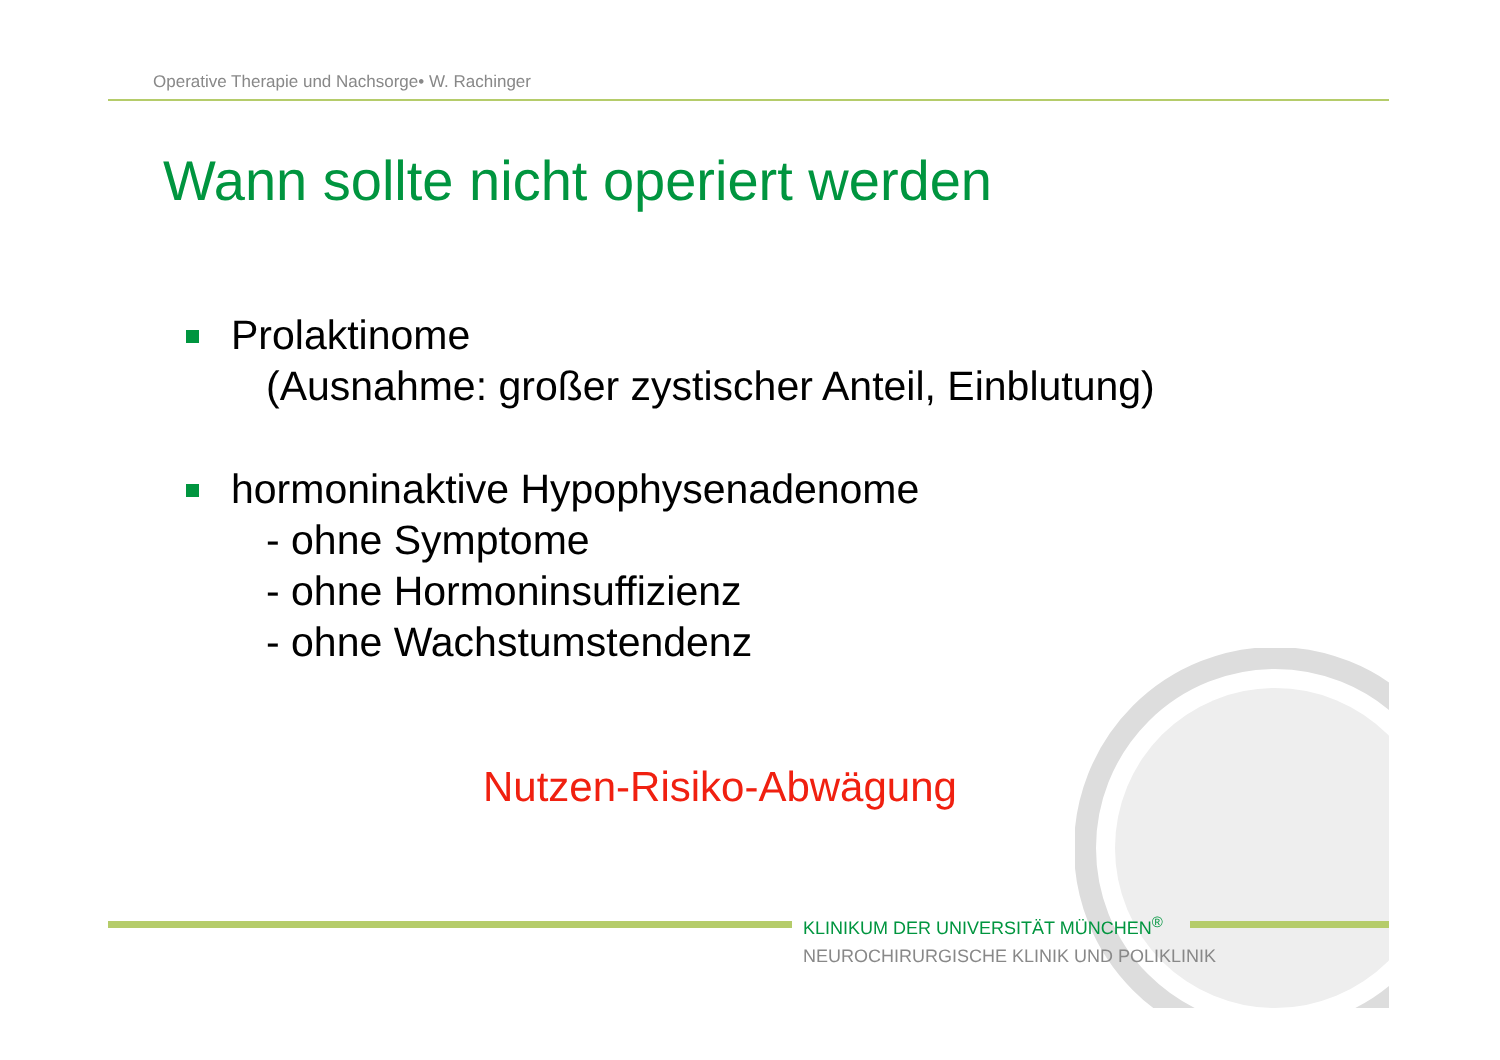Operative Therapie und Nachsorge• W. Rachinger
Wann sollte nicht operiert werden
Prolaktinome
(Ausnahme: großer zystischer Anteil, Einblutung)
hormoninaktive Hypophysenadenome
- ohne Symptome
- ohne Hormoninsuffizienz
- ohne Wachstumstendenz
Nutzen-Risiko-Abwägung
KLINIKUM DER UNIVERSITÄT MÜNCHEN<sup>®</sup>
NEUROCHIRURGISCHE KLINIK UND POLIKLINIK